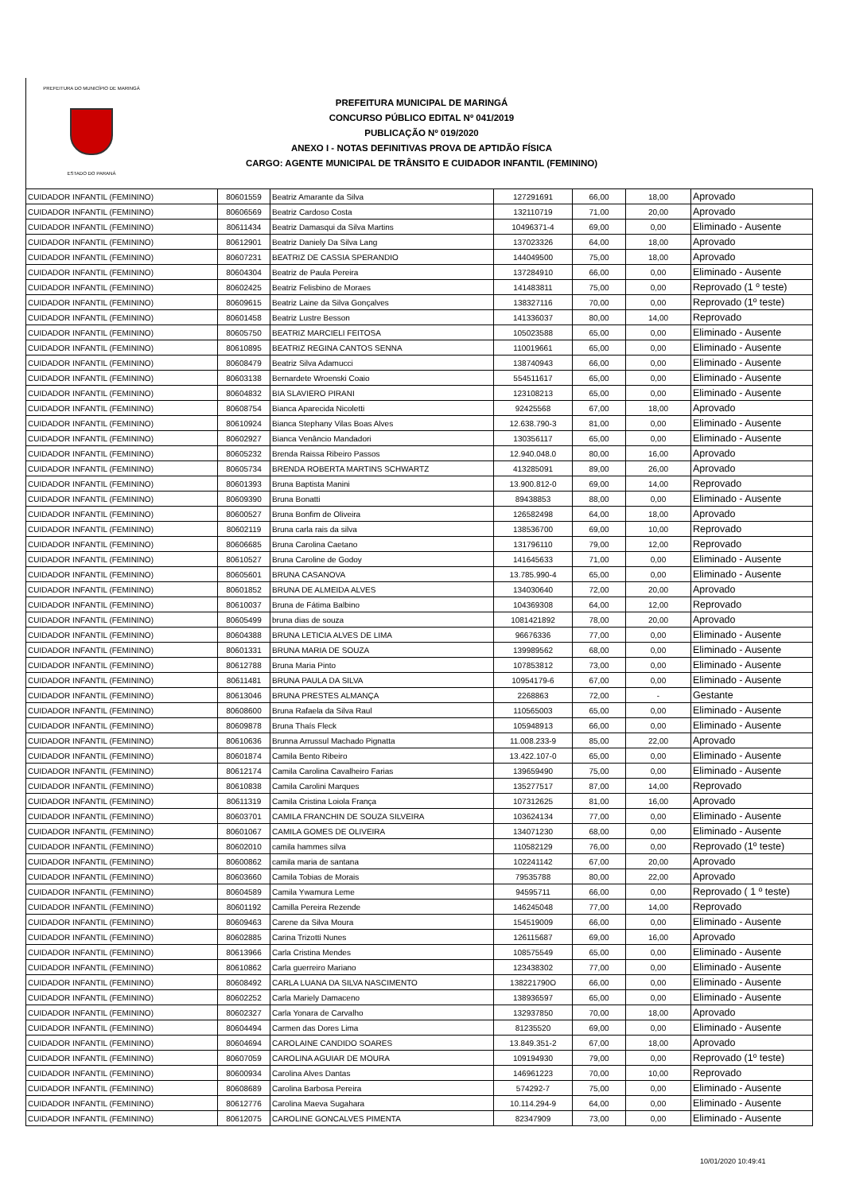PREFEITURA DO MUNICÍPIO DE MARINGÁ
ESTADO DO PARANÁ
PREFEITURA MUNICIPAL DE MARINGÁ
CONCURSO PÚBLICO EDITAL Nº 041/2019
PUBLICAÇÃO Nº 019/2020
ANEXO I - NOTAS DEFINITIVAS PROVA DE APTIDÃO FÍSICA
CARGO: AGENTE MUNICIPAL DE TRÂNSITO E CUIDADOR INFANTIL (FEMININO)
| CUIDADOR INFANTIL (FEMININO) | 80601559 | Beatriz Amarante da Silva | 127291691 | 66,00 | 18,00 | Aprovado |
| CUIDADOR INFANTIL (FEMININO) | 80606569 | Beatriz Cardoso Costa | 132110719 | 71,00 | 20,00 | Aprovado |
| CUIDADOR INFANTIL (FEMININO) | 80611434 | Beatriz Damasqui da Silva Martins | 10496371-4 | 69,00 | 0,00 | Eliminado - Ausente |
| CUIDADOR INFANTIL (FEMININO) | 80612901 | Beatriz Daniely Da Silva Lang | 137023326 | 64,00 | 18,00 | Aprovado |
| CUIDADOR INFANTIL (FEMININO) | 80607231 | BEATRIZ DE CASSIA SPERANDIO | 144049500 | 75,00 | 18,00 | Aprovado |
| CUIDADOR INFANTIL (FEMININO) | 80604304 | Beatriz de Paula Pereira | 137284910 | 66,00 | 0,00 | Eliminado - Ausente |
| CUIDADOR INFANTIL (FEMININO) | 80602425 | Beatriz Felisbino de Moraes | 141483811 | 75,00 | 0,00 | Reprovado (1 º teste) |
| CUIDADOR INFANTIL (FEMININO) | 80609615 | Beatriz Laine da Silva Gonçalves | 138327116 | 70,00 | 0,00 | Reprovado (1º teste) |
| CUIDADOR INFANTIL (FEMININO) | 80601458 | Beatriz Lustre Besson | 141336037 | 80,00 | 14,00 | Reprovado |
| CUIDADOR INFANTIL (FEMININO) | 80605750 | BEATRIZ MARCIELI FEITOSA | 105023588 | 65,00 | 0,00 | Eliminado - Ausente |
| CUIDADOR INFANTIL (FEMININO) | 80610895 | BEATRIZ REGINA CANTOS SENNA | 110019661 | 65,00 | 0,00 | Eliminado - Ausente |
| CUIDADOR INFANTIL (FEMININO) | 80608479 | Beatriz Silva Adamucci | 138740943 | 66,00 | 0,00 | Eliminado - Ausente |
| CUIDADOR INFANTIL (FEMININO) | 80603138 | Bernardete Wroenski Coaio | 554511617 | 65,00 | 0,00 | Eliminado - Ausente |
| CUIDADOR INFANTIL (FEMININO) | 80604832 | BIA SLAVIERO PIRANI | 123108213 | 65,00 | 0,00 | Eliminado - Ausente |
| CUIDADOR INFANTIL (FEMININO) | 80608754 | Bianca Aparecida Nicoletti | 92425568 | 67,00 | 18,00 | Aprovado |
| CUIDADOR INFANTIL (FEMININO) | 80610924 | Bianca Stephany Vilas Boas Alves | 12.638.790-3 | 81,00 | 0,00 | Eliminado - Ausente |
| CUIDADOR INFANTIL (FEMININO) | 80602927 | Bianca Venâncio Mandadori | 130356117 | 65,00 | 0,00 | Eliminado - Ausente |
| CUIDADOR INFANTIL (FEMININO) | 80605232 | Brenda Raissa Ribeiro Passos | 12.940.048.0 | 80,00 | 16,00 | Aprovado |
| CUIDADOR INFANTIL (FEMININO) | 80605734 | BRENDA ROBERTA MARTINS SCHWARTZ | 413285091 | 89,00 | 26,00 | Aprovado |
| CUIDADOR INFANTIL (FEMININO) | 80601393 | Bruna Baptista Manini | 13.900.812-0 | 69,00 | 14,00 | Reprovado |
| CUIDADOR INFANTIL (FEMININO) | 80609390 | Bruna Bonatti | 89438853 | 88,00 | 0,00 | Eliminado - Ausente |
| CUIDADOR INFANTIL (FEMININO) | 80600527 | Bruna Bonfim de Oliveira | 126582498 | 64,00 | 18,00 | Aprovado |
| CUIDADOR INFANTIL (FEMININO) | 80602119 | Bruna carla rais da silva | 138536700 | 69,00 | 10,00 | Reprovado |
| CUIDADOR INFANTIL (FEMININO) | 80606685 | Bruna Carolina Caetano | 131796110 | 79,00 | 12,00 | Reprovado |
| CUIDADOR INFANTIL (FEMININO) | 80610527 | Bruna Caroline de Godoy | 141645633 | 71,00 | 0,00 | Eliminado - Ausente |
| CUIDADOR INFANTIL (FEMININO) | 80605601 | BRUNA CASANOVA | 13.785.990-4 | 65,00 | 0,00 | Eliminado - Ausente |
| CUIDADOR INFANTIL (FEMININO) | 80601852 | BRUNA DE ALMEIDA ALVES | 134030640 | 72,00 | 20,00 | Aprovado |
| CUIDADOR INFANTIL (FEMININO) | 80610037 | Bruna de Fátima Balbino | 104369308 | 64,00 | 12,00 | Reprovado |
| CUIDADOR INFANTIL (FEMININO) | 80605499 | bruna dias de souza | 1081421892 | 78,00 | 20,00 | Aprovado |
| CUIDADOR INFANTIL (FEMININO) | 80604388 | BRUNA LETICIA ALVES DE LIMA | 96676336 | 77,00 | 0,00 | Eliminado - Ausente |
| CUIDADOR INFANTIL (FEMININO) | 80601331 | BRUNA MARIA DE SOUZA | 139989562 | 68,00 | 0,00 | Eliminado - Ausente |
| CUIDADOR INFANTIL (FEMININO) | 80612788 | Bruna Maria Pinto | 107853812 | 73,00 | 0,00 | Eliminado - Ausente |
| CUIDADOR INFANTIL (FEMININO) | 80611481 | BRUNA PAULA DA SILVA | 10954179-6 | 67,00 | 0,00 | Eliminado - Ausente |
| CUIDADOR INFANTIL (FEMININO) | 80613046 | BRUNA PRESTES ALMANÇA | 2268863 | 72,00 | - | Gestante |
| CUIDADOR INFANTIL (FEMININO) | 80608600 | Bruna Rafaela da Silva Raul | 110565003 | 65,00 | 0,00 | Eliminado - Ausente |
| CUIDADOR INFANTIL (FEMININO) | 80609878 | Bruna Thaís Fleck | 105948913 | 66,00 | 0,00 | Eliminado - Ausente |
| CUIDADOR INFANTIL (FEMININO) | 80610636 | Brunna Arrussul Machado Pignatta | 11.008.233-9 | 85,00 | 22,00 | Aprovado |
| CUIDADOR INFANTIL (FEMININO) | 80601874 | Camila Bento Ribeiro | 13.422.107-0 | 65,00 | 0,00 | Eliminado - Ausente |
| CUIDADOR INFANTIL (FEMININO) | 80612174 | Camila Carolina Cavalheiro Farias | 139659490 | 75,00 | 0,00 | Eliminado - Ausente |
| CUIDADOR INFANTIL (FEMININO) | 80610838 | Camila Carolini Marques | 135277517 | 87,00 | 14,00 | Reprovado |
| CUIDADOR INFANTIL (FEMININO) | 80611319 | Camila Cristina Loiola França | 107312625 | 81,00 | 16,00 | Aprovado |
| CUIDADOR INFANTIL (FEMININO) | 80603701 | CAMILA FRANCHIN DE SOUZA SILVEIRA | 103624134 | 77,00 | 0,00 | Eliminado - Ausente |
| CUIDADOR INFANTIL (FEMININO) | 80601067 | CAMILA GOMES DE OLIVEIRA | 134071230 | 68,00 | 0,00 | Eliminado - Ausente |
| CUIDADOR INFANTIL (FEMININO) | 80602010 | camila hammes silva | 110582129 | 76,00 | 0,00 | Reprovado (1º teste) |
| CUIDADOR INFANTIL (FEMININO) | 80600862 | camila maria de santana | 102241142 | 67,00 | 20,00 | Aprovado |
| CUIDADOR INFANTIL (FEMININO) | 80603660 | Camila Tobias de Morais | 79535788 | 80,00 | 22,00 | Aprovado |
| CUIDADOR INFANTIL (FEMININO) | 80604589 | Camila Ywamura Leme | 94595711 | 66,00 | 0,00 | Reprovado ( 1 º teste) |
| CUIDADOR INFANTIL (FEMININO) | 80601192 | Camilla Pereira Rezende | 146245048 | 77,00 | 14,00 | Reprovado |
| CUIDADOR INFANTIL (FEMININO) | 80609463 | Carene da Silva Moura | 154519009 | 66,00 | 0,00 | Eliminado - Ausente |
| CUIDADOR INFANTIL (FEMININO) | 80602885 | Carina Trizotti Nunes | 126115687 | 69,00 | 16,00 | Aprovado |
| CUIDADOR INFANTIL (FEMININO) | 80613966 | Carla Cristina Mendes | 108575549 | 65,00 | 0,00 | Eliminado - Ausente |
| CUIDADOR INFANTIL (FEMININO) | 80610862 | Carla guerreiro Mariano | 123438302 | 77,00 | 0,00 | Eliminado - Ausente |
| CUIDADOR INFANTIL (FEMININO) | 80608492 | CARLA LUANA DA SILVA NASCIMENTO | 138221790O | 66,00 | 0,00 | Eliminado - Ausente |
| CUIDADOR INFANTIL (FEMININO) | 80602252 | Carla Mariely Damaceno | 138936597 | 65,00 | 0,00 | Eliminado - Ausente |
| CUIDADOR INFANTIL (FEMININO) | 80602327 | Carla Yonara de Carvalho | 132937850 | 70,00 | 18,00 | Aprovado |
| CUIDADOR INFANTIL (FEMININO) | 80604494 | Carmen das Dores Lima | 81235520 | 69,00 | 0,00 | Eliminado - Ausente |
| CUIDADOR INFANTIL (FEMININO) | 80604694 | CAROLAINE CANDIDO SOARES | 13.849.351-2 | 67,00 | 18,00 | Aprovado |
| CUIDADOR INFANTIL (FEMININO) | 80607059 | CAROLINA AGUIAR DE MOURA | 109194930 | 79,00 | 0,00 | Reprovado (1º teste) |
| CUIDADOR INFANTIL (FEMININO) | 80600934 | Carolina Alves Dantas | 146961223 | 70,00 | 10,00 | Reprovado |
| CUIDADOR INFANTIL (FEMININO) | 80608689 | Carolina Barbosa Pereira | 574292-7 | 75,00 | 0,00 | Eliminado - Ausente |
| CUIDADOR INFANTIL (FEMININO) | 80612776 | Carolina Maeva Sugahara | 10.114.294-9 | 64,00 | 0,00 | Eliminado - Ausente |
| CUIDADOR INFANTIL (FEMININO) | 80612075 | CAROLINE GONCALVES PIMENTA | 82347909 | 73,00 | 0,00 | Eliminado - Ausente |
10/01/2020 10:49:41